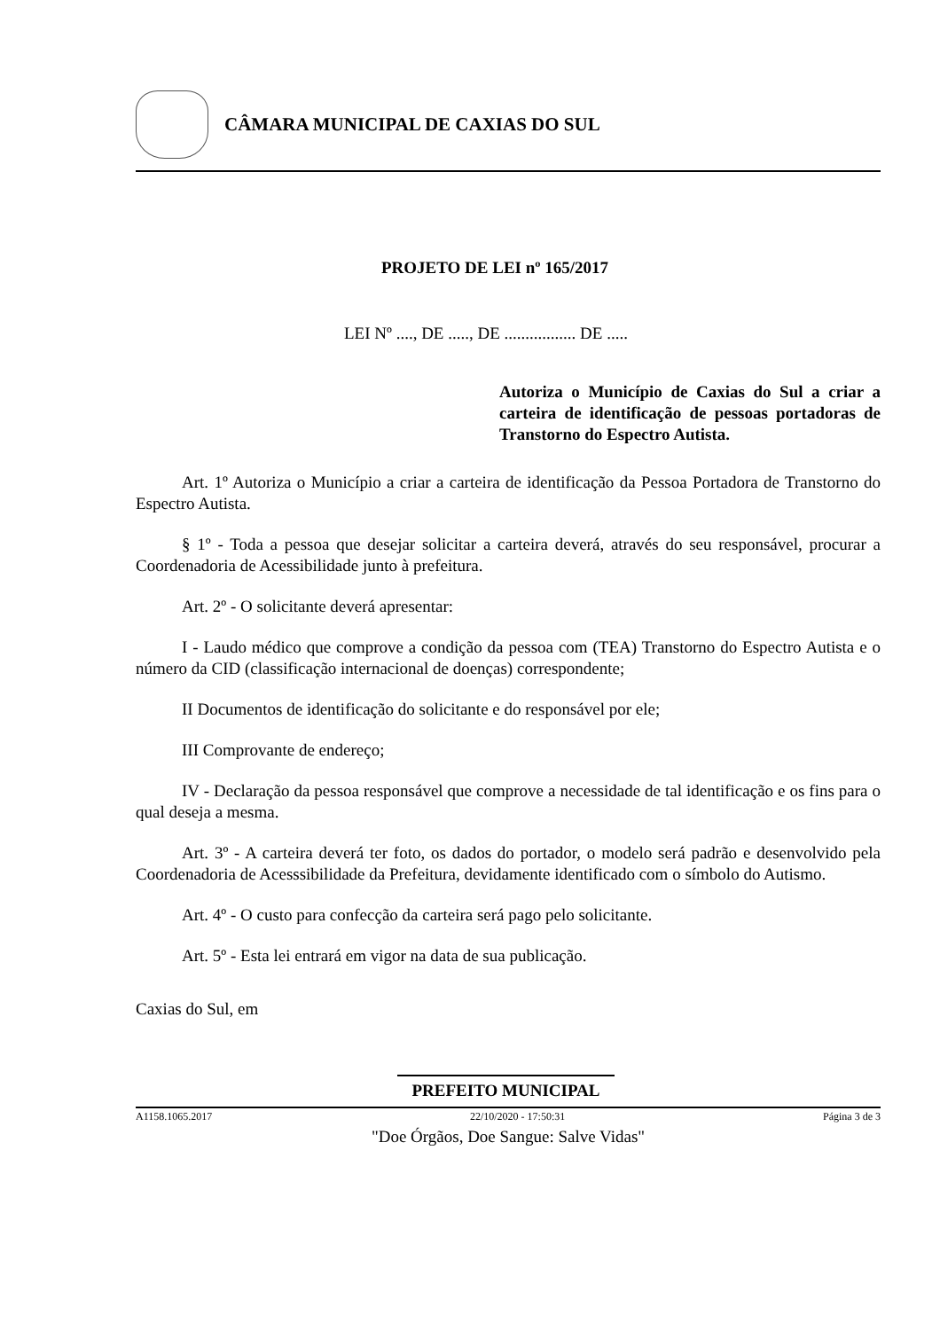CÂMARA MUNICIPAL DE CAXIAS DO SUL
PROJETO DE LEI nº 165/2017
LEI Nº ...., DE ....., DE ................. DE .....
Autoriza o Município de Caxias do Sul a criar a carteira de identificação de pessoas portadoras de Transtorno do Espectro Autista.
Art. 1º Autoriza o Município a criar a carteira de identificação da Pessoa Portadora de Transtorno do Espectro Autista.
§ 1º - Toda a pessoa que desejar solicitar a carteira deverá, através do seu responsável, procurar a Coordenadoria de Acessibilidade junto à prefeitura.
Art. 2º - O solicitante deverá apresentar:
I - Laudo médico que comprove a condição da pessoa com (TEA) Transtorno do Espectro Autista e o número da CID (classificação internacional de doenças) correspondente;
II Documentos de identificação do solicitante e do responsável por ele;
III Comprovante de endereço;
IV - Declaração da pessoa responsável que comprove a necessidade de tal identificação e os fins para o qual deseja a mesma.
Art. 3º - A carteira deverá ter foto, os dados do portador, o modelo será padrão e desenvolvido pela Coordenadoria de Acesssibilidade da Prefeitura, devidamente identificado com o símbolo do Autismo.
Art. 4º - O custo para confecção da carteira será pago pelo solicitante.
Art. 5º - Esta lei entrará em vigor na data de sua publicação.
Caxias do Sul, em
PREFEITO MUNICIPAL
A1158.1065.2017 22/10/2020 - 17:50:31 Página 3 de 3
"Doe Órgãos, Doe Sangue: Salve Vidas"